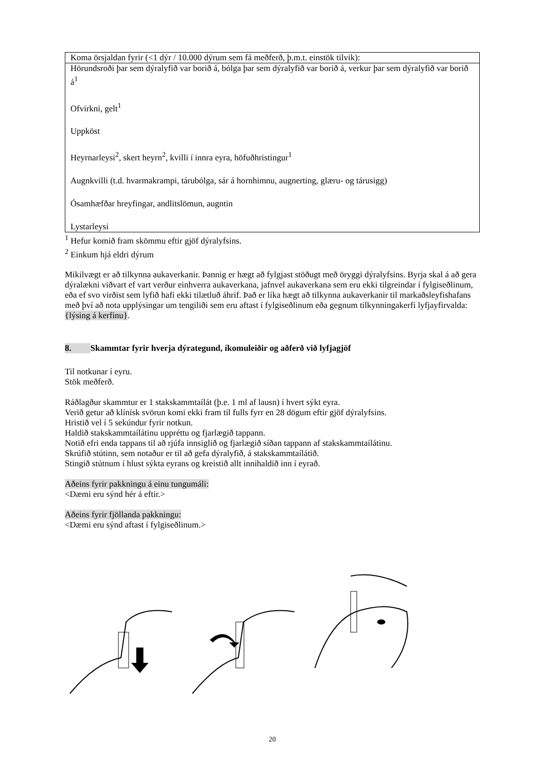| Koma örsjaldan fyrir (<1 dýr / 10.000 dýrum sem fá meðferð, þ.m.t. einstök tilvik): |
| Hörundsroði þar sem dýralyfið var borið á, bólga þar sem dýralyfið var borið á, verkur þar sem dýralyfið var borið á<sup>1</sup> Ofvirkni, gelt<sup>1</sup> Uppköst Heyrnarleysi<sup>2</sup>, skert heyrn<sup>2</sup>, kvilli í innra eyra, höfuðhristingur<sup>1</sup> Augnkvilli (t.d. hvarmakrampi, tárubólga, sár á hornhimnu, augnerting, glæru- og tárusigg) Ósamhæfðar hreyfingar, andlitslömun, augntin Lystarleysi |
<sup>1</sup> Hefur komið fram skömmu eftir gjöf dýralyfsins.
<sup>2</sup> Einkum hjá eldri dýrum
Mikilvægt er að tilkynna aukaverkanir. Þannig er hægt að fylgjast stöðugt með öryggi dýralyfsins. Byrja skal á að gera dýralækni viðvart ef vart verður einhverra aukaverkana, jafnvel aukaverkana sem eru ekki tilgreindar í fylgiseðlinum, eða ef svo virðist sem lyfið hafi ekki tilætluð áhrif. Það er líka hægt að tilkynna aukaverkanir til markaðsleyfishafans með því að nota upplýsingar um tengiliði sem eru aftast í fylgiseðlinum eða gegnum tilkynningakerfi lyfjayfirvalda: {lýsing á kerfinu}.
8. Skammtar fyrir hverja dýrategund, íkomuleiðir og aðferð við lyfjagjöf
Til notkunar í eyru.
Stök meðferð.
Ráðlagður skammtur er 1 stakskammtaílát (þ.e. 1 ml af lausn) í hvert sýkt eyra.
Verið getur að klínísk svörun komi ekki fram til fulls fyrr en 28 dögum eftir gjöf dýralyfsins.
Hristið vel í 5 sekúndur fyrir notkun.
Haldið stakskammtaílátinu uppréttu og fjarlægið tappann.
Notið efri enda tappans til að rjúfa innsiglið og fjarlægið síðan tappann af stakskammtaílátinu.
Skrúfið stútinn, sem notaður er til að gefa dýralyfið, á stakskammtaílátið.
Stingið stútnum í hlust sýkta eyrans og kreistið allt innihaldið inn í eyrað.
Aðeins fyrir pakkningu á einu tungumáli:
<Dæmi eru sýnd hér á eftir.>
Aðeins fyrir fjöllanda pakkningu:
<Dæmi eru sýnd aftast í fylgiseðlinum.>
20